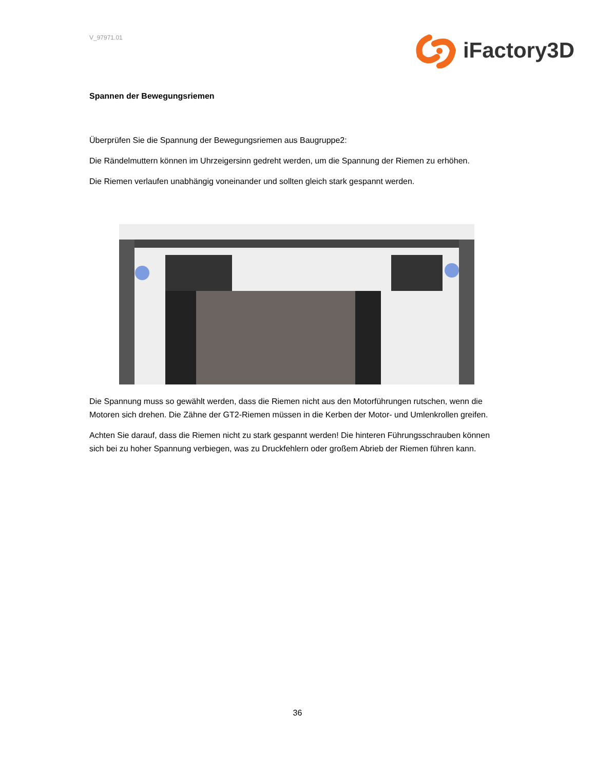V_97971.01
iFactory3D
Spannen der Bewegungsriemen
Überprüfen Sie die Spannung der Bewegungsriemen aus Baugruppe2:
Die Rändelmuttern können im Uhrzeigersinn gedreht werden, um die Spannung der Riemen zu erhöhen.
Die Riemen verlaufen unabhängig voneinander und sollten gleich stark gespannt werden.
Die Spannung muss so gewählt werden, dass die Riemen nicht aus den Motorführungen rutschen, wenn die Motoren sich drehen. Die Zähne der GT2-Riemen müssen in die Kerben der Motor- und Umlenkrollen greifen.
Achten Sie darauf, dass die Riemen nicht zu stark gespannt werden! Die hinteren Führungsschrauben können sich bei zu hoher Spannung verbiegen, was zu Druckfehlern oder großem Abrieb der Riemen führen kann.
36